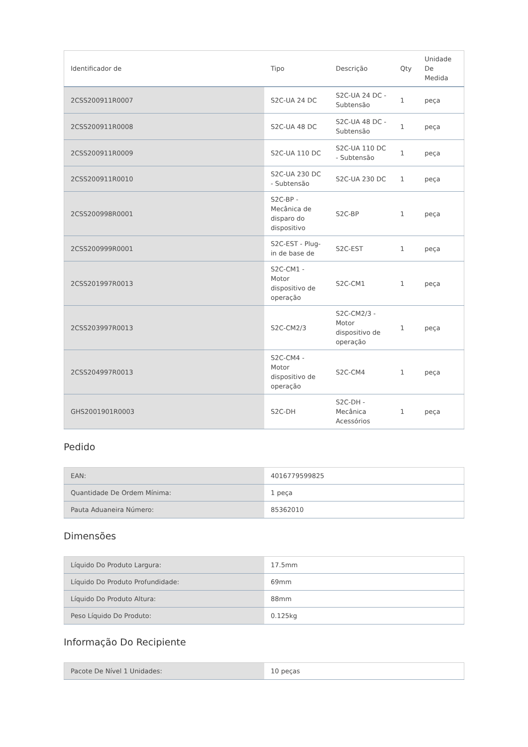| Identificador de | Tipo | Descrição | Qty | Unidade De Medida |
| --- | --- | --- | --- | --- |
| 2CSS200911R0007 | S2C-UA 24 DC | S2C-UA 24 DC - Subtensão | 1 | peça |
| 2CSS200911R0008 | S2C-UA 48 DC | S2C-UA 48 DC - Subtensão | 1 | peça |
| 2CSS200911R0009 | S2C-UA 110 DC | S2C-UA 110 DC - Subtensão | 1 | peça |
| 2CSS200911R0010 | S2C-UA 230 DC - Subtensão | S2C-UA 230 DC | 1 | peça |
| 2CSS200998R0001 | S2C-BP - Mecânica de disparo do dispositivo | S2C-BP | 1 | peça |
| 2CSS200999R0001 | S2C-EST - Plug-in de base de | S2C-EST | 1 | peça |
| 2CSS201997R0013 | S2C-CM1 - Motor dispositivo de operação | S2C-CM1 | 1 | peça |
| 2CSS203997R0013 | S2C-CM2/3 | S2C-CM2/3 - Motor dispositivo de operação | 1 | peça |
| 2CSS204997R0013 | S2C-CM4 - Motor dispositivo de operação | S2C-CM4 | 1 | peça |
| GHS2001901R0003 | S2C-DH | S2C-DH - Mecânica Acessórios | 1 | peça |
Pedido
| EAN: | 4016779599825 |
| Quantidade De Ordem Mínima: | 1 peça |
| Pauta Aduaneira Número: | 85362010 |
Dimensões
| Líquido Do Produto Largura: | 17.5mm |
| Líquido Do Produto Profundidade: | 69mm |
| Líquido Do Produto Altura: | 88mm |
| Peso Líquido Do Produto: | 0.125kg |
Informação Do Recipiente
| Pacote De Nível 1 Unidades: | 10 peças |